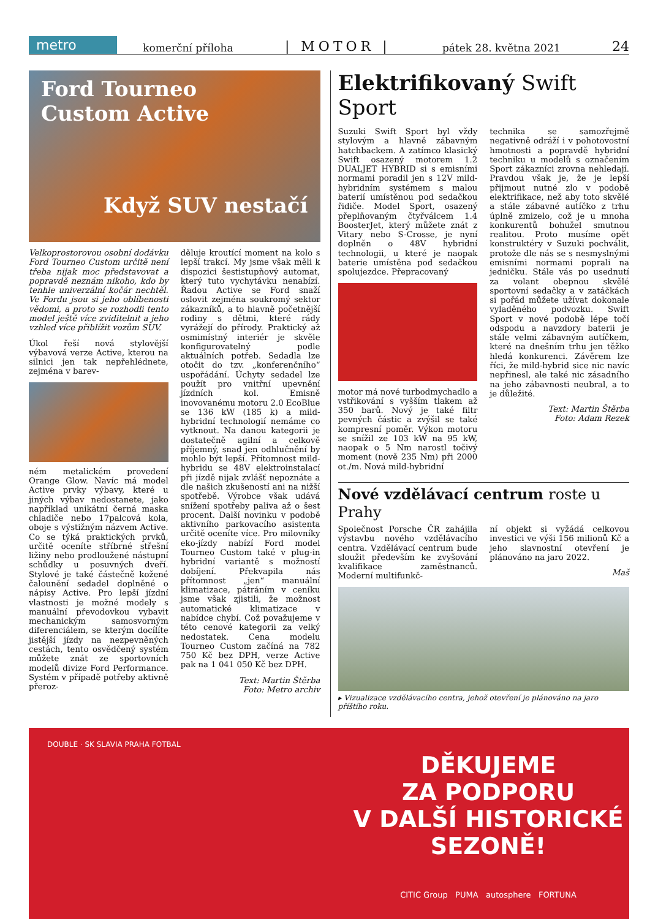metro
komerční příloha | MOTOR | pátek 28. května 2021 24
Ford Tourneo
Custom Active
Když SUV nestačí
Velkoprostorovou osobní dodávku Ford Tourneo Custom určitě není třeba nijak moc představovat a popravdě neznám nikoho, kdo by tenhle univerzální kočár nechtěl. Ve Fordu jsou si jeho oblíbenosti vědomi, a proto se rozhodli tento model ještě více zviditelnit a jeho vzhled více přiblížit vozům SUV.
Úkol řeší nová stylovější výbavová verze Active, kterou na silnici jen tak nepřehlédnete, zejména v barev-
ném metalickém provedení Orange Glow. Navíc má model Active prvky výbavy, které u jiných výbav nedostanete, jako například unikátní černá maska chladiče nebo 17palcová kola, oboje s výstižným názvem Active. Co se týká praktických prvků, určitě oceníte stříbrné střešní ližiny nebo prodloužené nástupní schůdky u posuvných dveří. Stylové je také částečně kožené čalounění sedadel doplněné o nápisy Active. Pro lepší jízdní vlastnosti je možné modely s manuální převodovkou vybavit mechanickým samosvorným diferenciálem, se kterým docílíte jistější jízdy na nezpevněných cestách, tento osvědčený systém můžete znát ze sportovních modelů divize Ford Performance. Systém v případě potřeby aktivně přeroz-
děluje kroutící moment na kolo s lepší trakcí. My jsme však měli k dispozici šestistupňový automat, který tuto vychytávku nenabízí. Řadou Active se Ford snaží oslovit zejména soukromý sektor zákazníků, a to hlavně početnější rodiny s dětmi, které rády vyrážejí do přírody. Praktický až osmimístný interiér je skvěle konfigurovatelný podle aktuálních potřeb. Sedadla lze otočit do tzv. „konferenčního“ uspořádání. Úchyty sedadel lze použít pro vnitřní upevnění jízdních kol. Emisně inovovanému motoru 2.0 EcoBlue se 136 kW (185 k) a mild-hybridní technologií nemáme co vytknout. Na danou kategorii je dostatečně agilní a celkově příjemný, snad jen odhlučnění by mohlo být lepší. Přítomnost mild-hybridu se 48V elektroinstalací při jízdě nijak zvlášť nepoznáte a dle našich zkušeností ani na nižší spotřebě. Výrobce však udává snížení spotřeby paliva až o šest procent. Další novinku v podobě aktivního parkovacího asistenta určitě oceníte více. Pro milovníky eko-jízdy nabízí Ford model Tourneo Custom také v plug-in hybridní variantě s možností dobíjení. Překvapila nás přítomnost „jen“ manuální klimatizace, pátráním v ceníku jsme však zjistili, že možnost automatické klimatizace v nabídce chybí. Což považujeme v této cenové kategorii za velký nedostatek. Cena modelu Tourneo Custom začíná na 782 750 Kč bez DPH, verze Active pak na 1 041 050 Kč bez DPH.
Text: Martin Štěrba
Foto: Metro archiv
Elektrifikovaný Swift Sport
Suzuki Swift Sport byl vždy stylovým a hlavně zábavným hatchbackem. A zatímco klasický Swift osazený motorem 1.2 DUALJET HYBRID si s emisními normami poradil jen s 12V mild-hybridním systémem s malou baterií umístěnou pod sedačkou řidiče. Model Sport, osazený přeplňovaným čtyřválcem 1.4 BoosterJet, který můžete znát z Vitary nebo S-Crosse, je nyní doplněn o 48V hybridní technologii, u které je naopak baterie umístěna pod sedačkou spolujezdce. Přepracovaný
motor má nové turbodmychadlo a vstřikování s vyšším tlakem až 350 barů. Nový je také filtr pevných částic a zvýšil se také kompresní poměr. Výkon motoru se snížil ze 103 kW na 95 kW, naopak o 5 Nm narostl točivý moment (nově 235 Nm) při 2000 ot./m. Nová mild-hybridní
technika se samozřejmě negativně odráží i v pohotovostní hmotnosti a popravdě hybridní techniku u modelů s označením Sport zákazníci zrovna nehledají. Pravdou však je, že je lepší přijmout nutné zlo v podobě elektrifikace, než aby toto skvělé a stále zábavné autíčko z trhu úplně zmizelo, což je u mnoha konkurentů bohužel smutnou realitou. Proto musíme opět konstruktéry v Suzuki pochválit, protože dle nás se s nesmyslnými emisními normami poprali na jedničku. Stále vás po usednutí za volant obepnou skvělé sportovní sedačky a v zatáčkách si pořád můžete užívat dokonale vyladěného podvozku. Swift Sport v nové podobě lépe točí odspodu a navzdory baterii je stále velmi zábavným autíčkem, které na dnešním trhu jen těžko hledá konkurenci. Závěrem lze říci, že mild-hybrid sice nic navíc nepřinesl, ale také nic zásadního na jeho zábavnosti neubral, a to je důležité.
Text: Martin Štěrba
Foto: Adam Rezek
Nové vzdělávací centrum roste u Prahy
Společnost Porsche ČR zahájila výstavbu nového vzdělávacího centra. Vzdělávací centrum bude sloužit především ke zvyšování kvalifikace zaměstnanců. Moderní multifunkč-
ní objekt si vyžádá celkovou investici ve výši 156 milionů Kč a jeho slavnostní otevření je plánováno na jaro 2022.
Maš
▸ Vizualizace vzdělávacího centra, jehož otevření je plánováno na jaro příštího roku.
DĚKUJEME
ZA PODPORU
V DALŠÍ HISTORICKÉ
SEZONĚ!
CITIC Group PUMA autosphere FORTUNA
DOUBLE · SK SLAVIA PRAHA FOTBAL